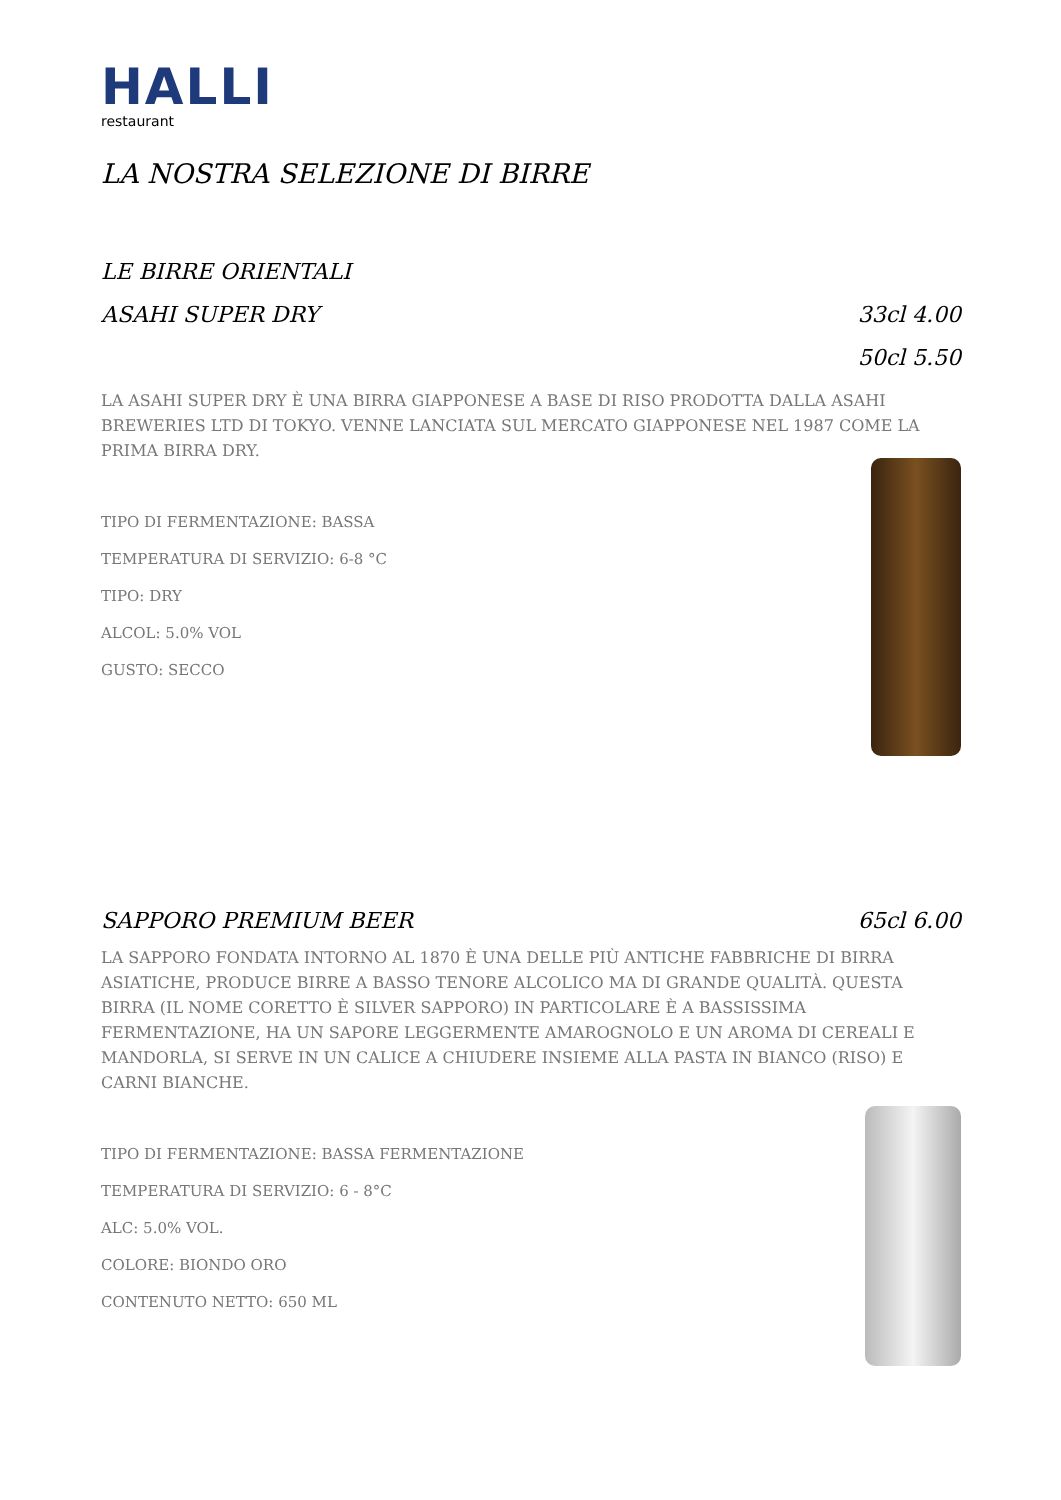HALLI
restaurant
LA NOSTRA SELEZIONE DI BIRRE
LE BIRRE ORIENTALI
ASAHI SUPER DRY 33cl 4.00
50cl 5.50
LA ASAHI SUPER DRY È UNA BIRRA GIAPPONESE A BASE DI RISO PRODOTTA DALLA ASAHI BREWERIES LTD DI TOKYO. VENNE LANCIATA SUL MERCATO GIAPPONESE NEL 1987 COME LA PRIMA BIRRA DRY.
TIPO DI FERMENTAZIONE: BASSA
TEMPERATURA DI SERVIZIO: 6-8 °C
TIPO: DRY
ALCOL: 5.0% VOL
GUSTO: SECCO
SAPPORO PREMIUM BEER 65cl 6.00
LA SAPPORO FONDATA INTORNO AL 1870 È UNA DELLE PIÙ ANTICHE FABBRICHE DI BIRRA ASIATICHE, PRODUCE BIRRE A BASSO TENORE ALCOLICO MA DI GRANDE QUALITÀ. QUESTA BIRRA (IL NOME CORETTO È SILVER SAPPORO) IN PARTICOLARE È A BASSISSIMA FERMENTAZIONE, HA UN SAPORE LEGGERMENTE AMAROGNOLO E UN AROMA DI CEREALI E MANDORLA, SI SERVE IN UN CALICE A CHIUDERE INSIEME ALLA PASTA IN BIANCO (RISO) E CARNI BIANCHE.
TIPO DI FERMENTAZIONE: BASSA FERMENTAZIONE
TEMPERATURA DI SERVIZIO: 6 - 8°C
ALC: 5.0% VOL.
COLORE: BIONDO ORO
CONTENUTO NETTO: 650 ML